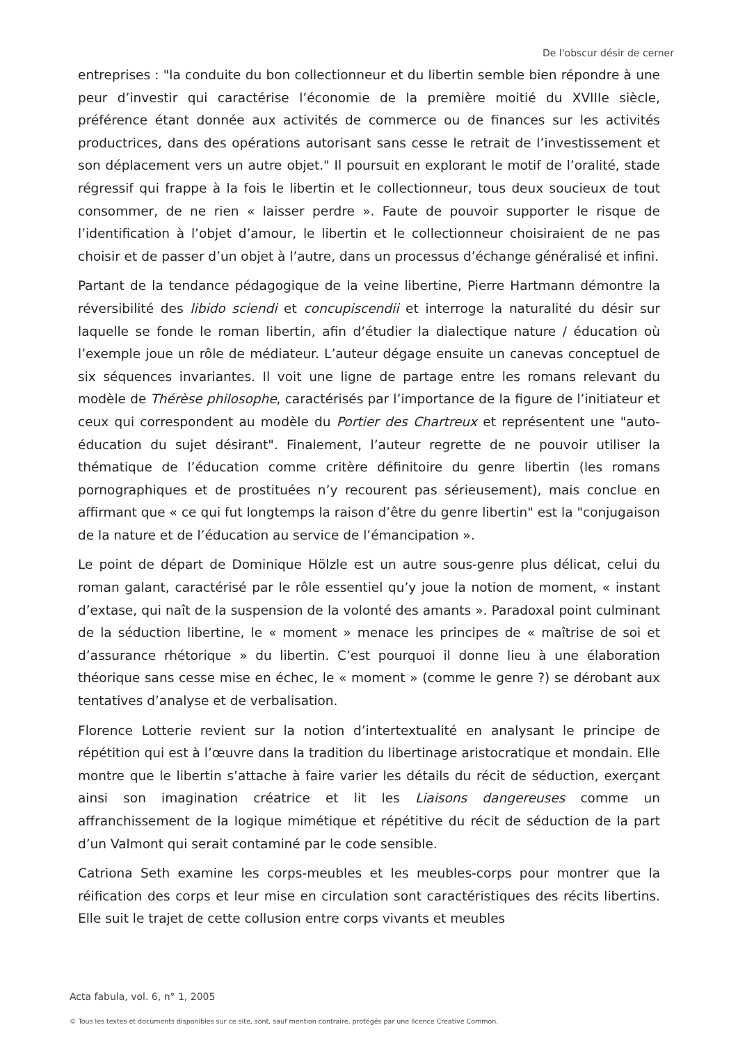De l'obscur désir de cerner
entreprises : "la conduite du bon collectionneur et du libertin semble bien répondre à une peur d’investir qui caractérise l’économie de la première moitié du XVIIIe siècle, préférence étant donnée aux activités de commerce ou de finances sur les activités productrices, dans des opérations autorisant sans cesse le retrait de l’investissement et son déplacement vers un autre objet." Il poursuit en explorant le motif de l’oralité, stade régressif qui frappe à la fois le libertin et le collectionneur, tous deux soucieux de tout consommer, de ne rien « laisser perdre ». Faute de pouvoir supporter le risque de l’identification à l’objet d’amour, le libertin et le collectionneur choisiraient de ne pas choisir et de passer d’un objet à l’autre, dans un processus d’échange généralisé et infini.
Partant de la tendance pédagogique de la veine libertine, Pierre Hartmann démontre la réversibilité des libido sciendi et concupiscendii et interroge la naturalité du désir sur laquelle se fonde le roman libertin, afin d’étudier la dialectique nature / éducation où l’exemple joue un rôle de médiateur. L’auteur dégage ensuite un canevas conceptuel de six séquences invariantes. Il voit une ligne de partage entre les romans relevant du modèle de Thérèse philosophe, caractérisés par l’importance de la figure de l’initiateur et ceux qui correspondent au modèle du Portier des Chartreux et représentent une "auto-éducation du sujet désirant". Finalement, l’auteur regrette de ne pouvoir utiliser la thématique de l’éducation comme critère définitoire du genre libertin (les romans pornographiques et de prostituées n’y recourent pas sérieusement), mais conclue en affirmant que « ce qui fut longtemps la raison d’être du genre libertin" est la "conjugaison de la nature et de l’éducation au service de l’émancipation ».
Le point de départ de Dominique Hölzle est un autre sous-genre plus délicat, celui du roman galant, caractérisé par le rôle essentiel qu’y joue la notion de moment, « instant d’extase, qui naît de la suspension de la volonté des amants ». Paradoxal point culminant de la séduction libertine, le « moment » menace les principes de « maîtrise de soi et d’assurance rhétorique » du libertin. C’est pourquoi il donne lieu à une élaboration théorique sans cesse mise en échec, le « moment » (comme le genre ?) se dérobant aux tentatives d’analyse et de verbalisation.
Florence Lotterie revient sur la notion d’intertextualité en analysant le principe de répétition qui est à l’œuvre dans la tradition du libertinage aristocratique et mondain. Elle montre que le libertin s’attache à faire varier les détails du récit de séduction, exerçant ainsi son imagination créatrice et lit les Liaisons dangereuses comme un affranchissement de la logique mimétique et répétitive du récit de séduction de la part d’un Valmont qui serait contaminé par le code sensible.
Catriona Seth examine les corps-meubles et les meubles-corps pour montrer que la réification des corps et leur mise en circulation sont caractéristiques des récits libertins. Elle suit le trajet de cette collusion entre corps vivants et meubles
Acta fabula, vol. 6, n° 1, 2005
© Tous les textes et documents disponibles sur ce site, sont, sauf mention contraire, protégés par une licence Creative Common.